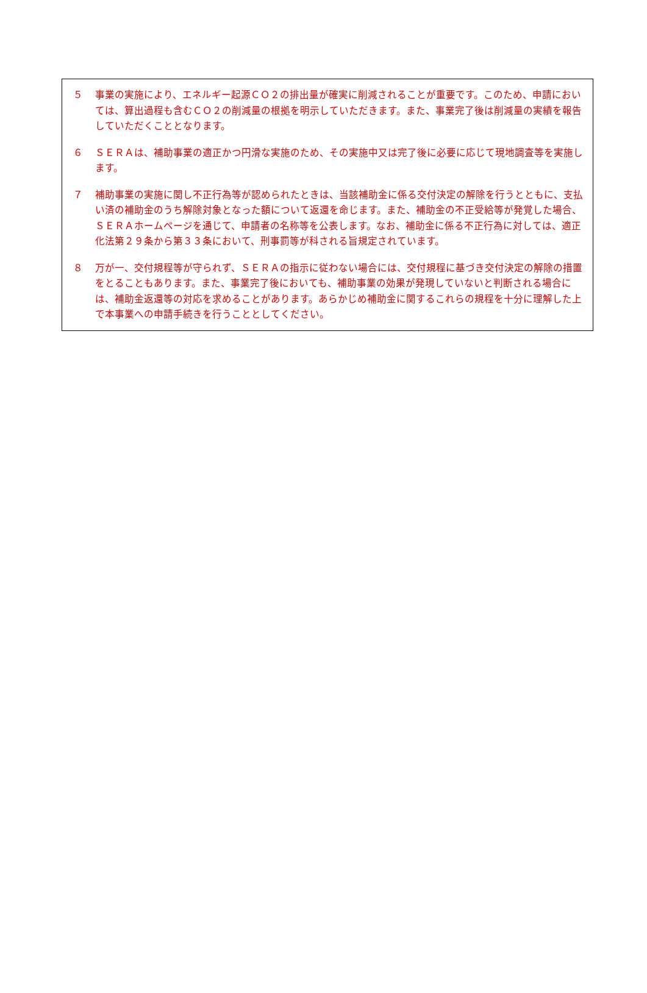５ 事業の実施により、エネルギー起源ＣＯ２の排出量が確実に削減されることが重要です。このため、申請においては、算出過程も含むＣＯ２の削減量の根拠を明示していただきます。また、事業完了後は削減量の実績を報告していただくこととなります。
６ ＳＥＲＡは、補助事業の適正かつ円滑な実施のため、その実施中又は完了後に必要に応じて現地調査等を実施します。
７ 補助事業の実施に関し不正行為等が認められたときは、当該補助金に係る交付決定の解除を行うとともに、支払い済の補助金のうち解除対象となった額について返還を命じます。また、補助金の不正受給等が発覚した場合、ＳＥＲＡホームページを通じて、申請者の名称等を公表します。なお、補助金に係る不正行為に対しては、適正化法第２９条から第３３条において、刑事罰等が科される旨規定されています。
８ 万が一、交付規程等が守られず、ＳＥＲＡの指示に従わない場合には、交付規程に基づき交付決定の解除の措置をとることもあります。また、事業完了後においても、補助事業の効果が発現していないと判断される場合には、補助金返還等の対応を求めることがあります。あらかじめ補助金に関するこれらの規程を十分に理解した上で本事業への申請手続きを行うこととしてください。